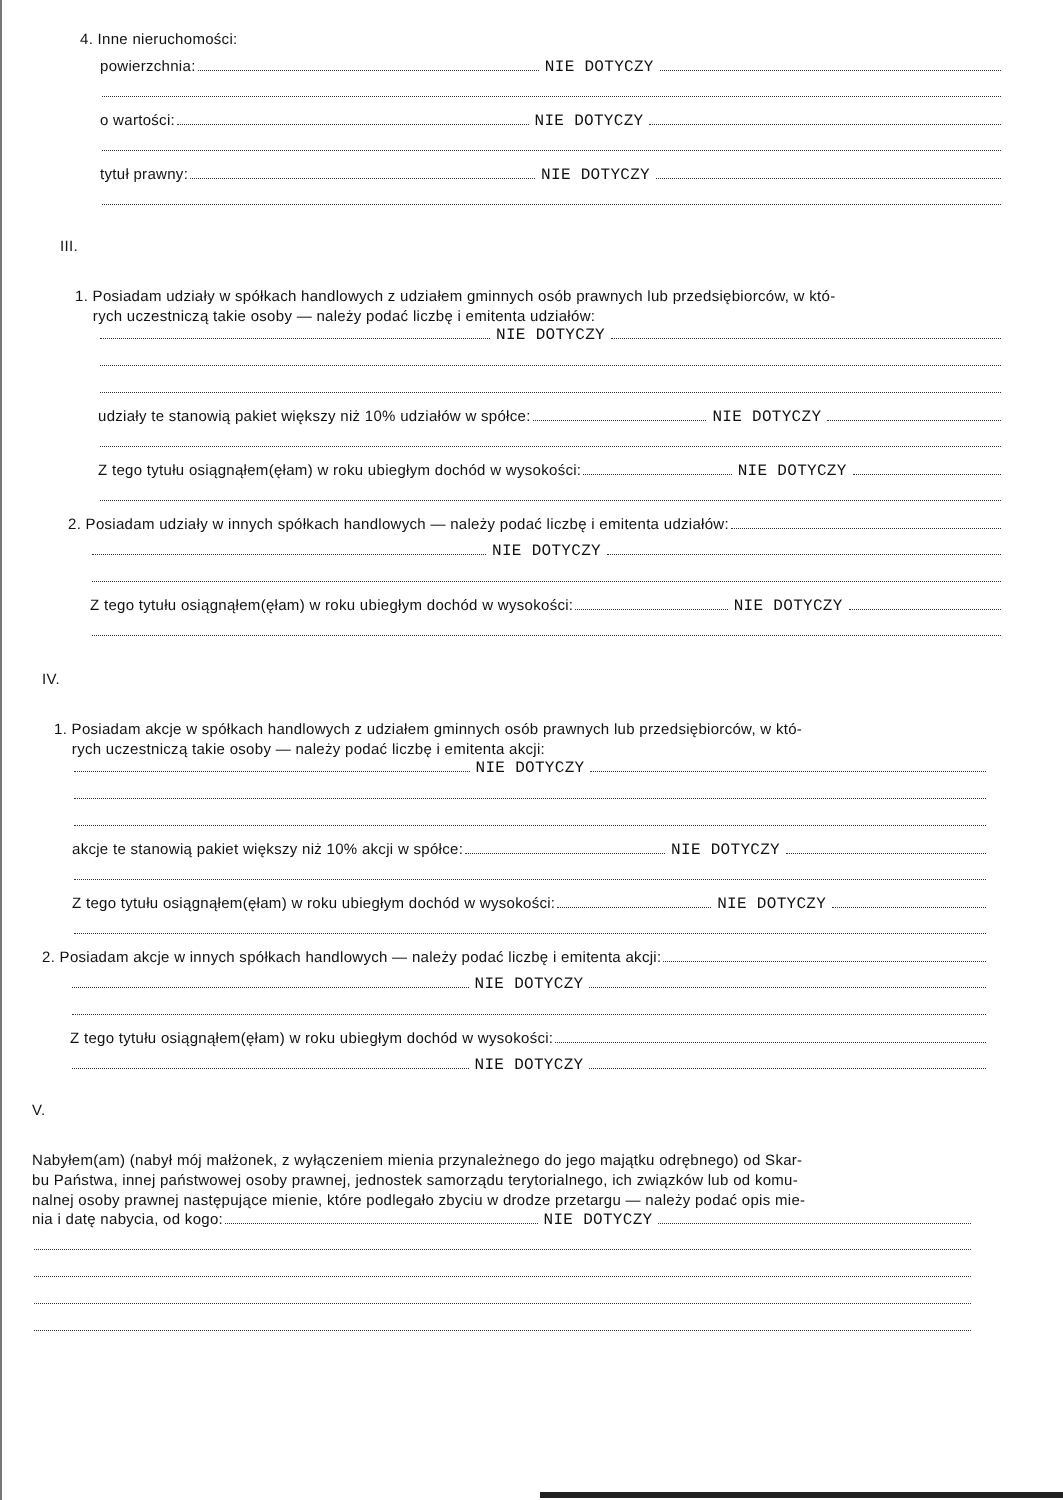4. Inne nieruchomości:
powierzchnia: NIE DOTYCZY
o wartości: NIE DOTYCZY
tytuł prawny: NIE DOTYCZY
III.
1. Posiadam udziały w spółkach handlowych z udziałem gminnych osób prawnych lub przedsiębiorców, w któ-
rych uczestniczą takie osoby — należy podać liczbę i emitenta udziałów:
NIE DOTYCZY
udziały te stanowią pakiet większy niż 10% udziałów w spółce: NIE DOTYCZY
Z tego tytułu osiągnąłem(ęłam) w roku ubiegłym dochód w wysokości: NIE DOTYCZY
2. Posiadam udziały w innych spółkach handlowych — należy podać liczbę i emitenta udziałów:
NIE DOTYCZY
Z tego tytułu osiągnąłem(ęłam) w roku ubiegłym dochód w wysokości: NIE DOTYCZY
IV.
1. Posiadam akcje w spółkach handlowych z udziałem gminnych osób prawnych lub przedsiębiorców, w któ-
rych uczestniczą takie osoby — należy podać liczbę i emitenta akcji:
NIE DOTYCZY
akcje te stanowią pakiet większy niż 10% akcji w spółce: NIE DOTYCZY
Z tego tytułu osiągnąłem(ęłam) w roku ubiegłym dochód w wysokości: NIE DOTYCZY
2. Posiadam akcje w innych spółkach handlowych — należy podać liczbę i emitenta akcji:
NIE DOTYCZY
Z tego tytułu osiągnąłem(ęłam) w roku ubiegłym dochód w wysokości:
NIE DOTYCZY
V.
Nabyłem(am) (nabył mój małżonek, z wyłączeniem mienia przynależnego do jego majątku odrębnego) od Skar-
bu Państwa, innej państwowej osoby prawnej, jednostek samorządu terytorialnego, ich związków lub od komu-
nalnej osoby prawnej następujące mienie, które podlegało zbyciu w drodze przetargu — należy podać opis mie-
nia i datę nabycia, od kogo: NIE DOTYCZY